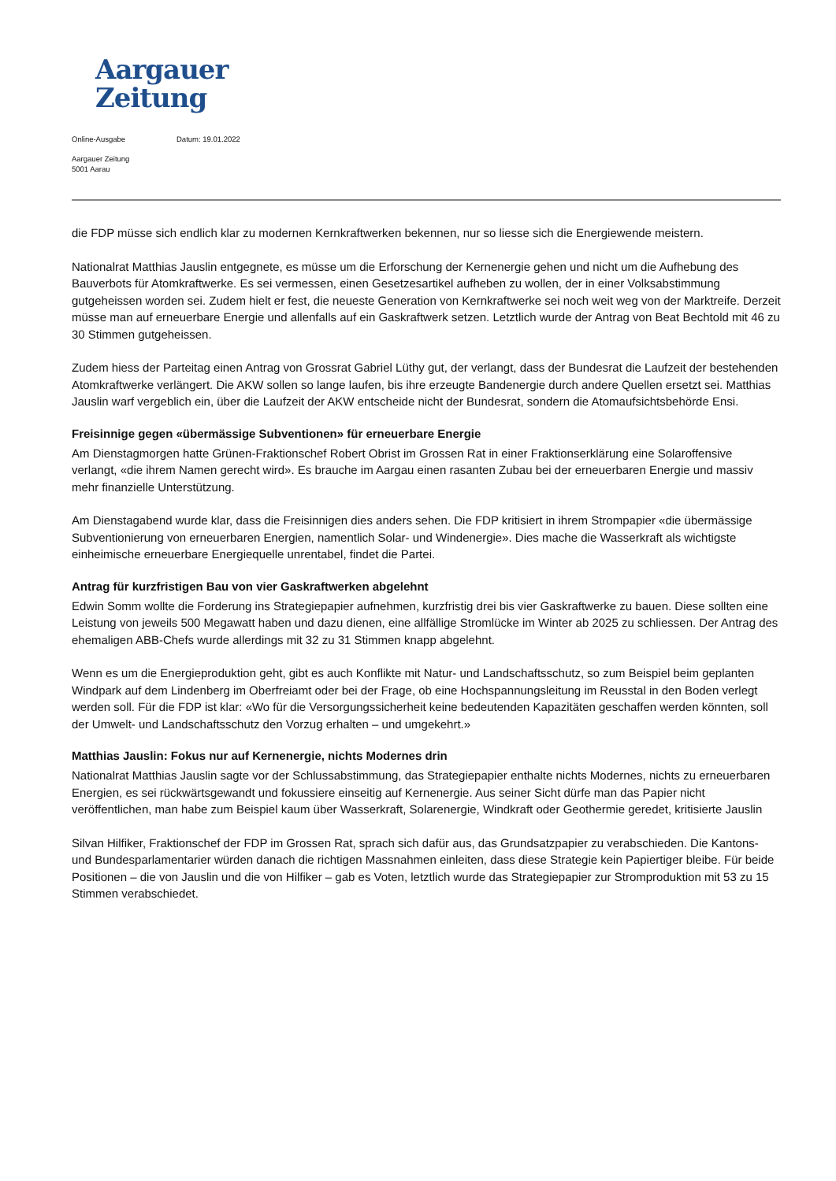Aargauer
Zeitung
Online-Ausgabe Datum: 19.01.2022
Aargauer Zeitung
5001 Aarau
die FDP müsse sich endlich klar zu modernen Kernkraftwerken bekennen, nur so liesse sich die Energiewende meistern.
Nationalrat Matthias Jauslin entgegnete, es müsse um die Erforschung der Kernenergie gehen und nicht um die Aufhebung des Bauverbots für Atomkraftwerke. Es sei vermessen, einen Gesetzesartikel aufheben zu wollen, der in einer Volksabstimmung gutgeheissen worden sei. Zudem hielt er fest, die neueste Generation von Kernkraftwerke sei noch weit weg von der Marktreife. Derzeit müsse man auf erneuerbare Energie und allenfalls auf ein Gaskraftwerk setzen. Letztlich wurde der Antrag von Beat Bechtold mit 46 zu 30 Stimmen gutgeheissen.
Zudem hiess der Parteitag einen Antrag von Grossrat Gabriel Lüthy gut, der verlangt, dass der Bundesrat die Laufzeit der bestehenden Atomkraftwerke verlängert. Die AKW sollen so lange laufen, bis ihre erzeugte Bandenergie durch andere Quellen ersetzt sei. Matthias Jauslin warf vergeblich ein, über die Laufzeit der AKW entscheide nicht der Bundesrat, sondern die Atomaufsichtsbehörde Ensi.
Freisinnige gegen «übermässige Subventionen» für erneuerbare Energie
Am Dienstagmorgen hatte Grünen-Fraktionschef Robert Obrist im Grossen Rat in einer Fraktionserklärung eine Solaroffensive verlangt, «die ihrem Namen gerecht wird». Es brauche im Aargau einen rasanten Zubau bei der erneuerbaren Energie und massiv mehr finanzielle Unterstützung.
Am Dienstagabend wurde klar, dass die Freisinnigen dies anders sehen. Die FDP kritisiert in ihrem Strompapier «die übermässige Subventionierung von erneuerbaren Energien, namentlich Solar- und Windenergie». Dies mache die Wasserkraft als wichtigste einheimische erneuerbare Energiequelle unrentabel, findet die Partei.
Antrag für kurzfristigen Bau von vier Gaskraftwerken abgelehnt
Edwin Somm wollte die Forderung ins Strategiepapier aufnehmen, kurzfristig drei bis vier Gaskraftwerke zu bauen. Diese sollten eine Leistung von jeweils 500 Megawatt haben und dazu dienen, eine allfällige Stromlücke im Winter ab 2025 zu schliessen. Der Antrag des ehemaligen ABB-Chefs wurde allerdings mit 32 zu 31 Stimmen knapp abgelehnt.
Wenn es um die Energieproduktion geht, gibt es auch Konflikte mit Natur- und Landschaftsschutz, so zum Beispiel beim geplanten Windpark auf dem Lindenberg im Oberfreiamt oder bei der Frage, ob eine Hochspannungsleitung im Reusstal in den Boden verlegt werden soll. Für die FDP ist klar: «Wo für die Versorgungssicherheit keine bedeutenden Kapazitäten geschaffen werden könnten, soll der Umwelt- und Landschaftsschutz den Vorzug erhalten – und umgekehrt.»
Matthias Jauslin: Fokus nur auf Kernenergie, nichts Modernes drin
Nationalrat Matthias Jauslin sagte vor der Schlussabstimmung, das Strategiepapier enthalte nichts Modernes, nichts zu erneuerbaren Energien, es sei rückwärtsgewandt und fokussiere einseitig auf Kernenergie. Aus seiner Sicht dürfe man das Papier nicht veröffentlichen, man habe zum Beispiel kaum über Wasserkraft, Solarenergie, Windkraft oder Geothermie geredet, kritisierte Jauslin
Silvan Hilfiker, Fraktionschef der FDP im Grossen Rat, sprach sich dafür aus, das Grundsatzpapier zu verabschieden. Die Kantons- und Bundesparlamentarier würden danach die richtigen Massnahmen einleiten, dass diese Strategie kein Papiertiger bleibe. Für beide Positionen – die von Jauslin und die von Hilfiker – gab es Voten, letztlich wurde das Strategiepapier zur Stromproduktion mit 53 zu 15 Stimmen verabschiedet.